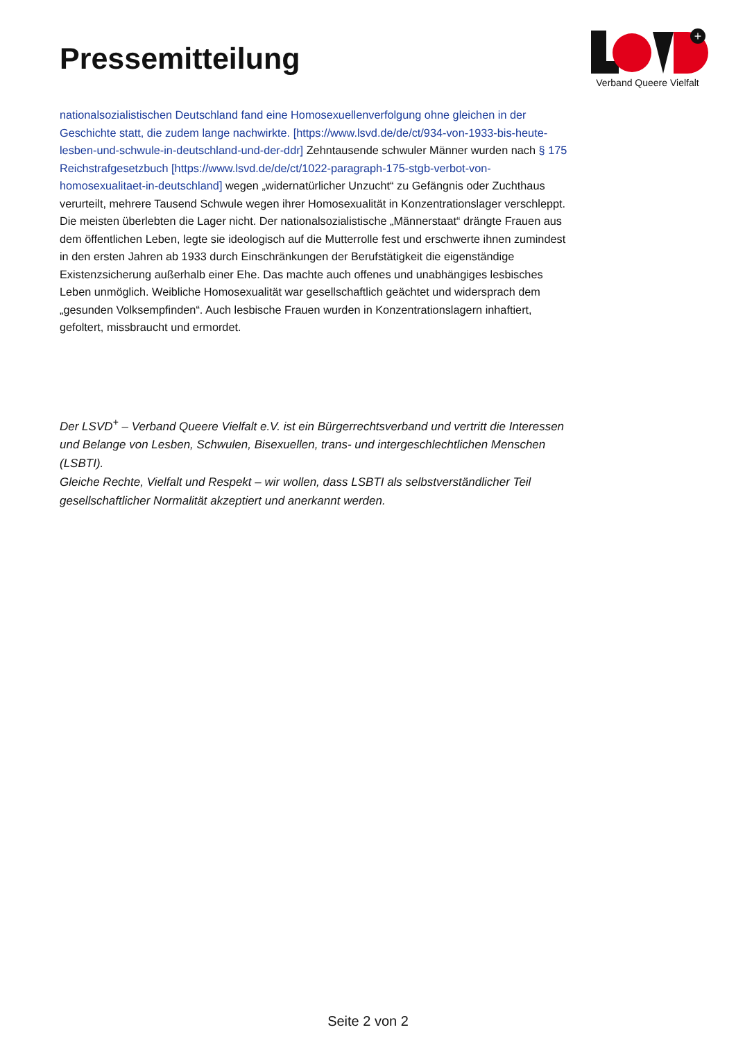Pressemitteilung
+
Verband Queere Vielfalt
nationalsozialistischen Deutschland fand eine Homosexuellenverfolgung ohne gleichen in der Geschichte statt, die zudem lange nachwirkte. [https://www.lsvd.de/de/ct/934-von-1933-bis-heute-lesben-und-schwule-in-deutschland-und-der-ddr] Zehntausende schwuler Männer wurden nach § 175 Reichstrafgesetzbuch [https://www.lsvd.de/de/ct/1022-paragraph-175-stgb-verbot-von-homosexualitaet-in-deutschland] wegen „widernatürlicher Unzucht“ zu Gefängnis oder Zuchthaus verurteilt, mehrere Tausend Schwule wegen ihrer Homosexualität in Konzentrationslager verschleppt. Die meisten überlebten die Lager nicht. Der nationalsozialistische „Männerstaat“ drängte Frauen aus dem öffentlichen Leben, legte sie ideologisch auf die Mutterrolle fest und erschwerte ihnen zumindest in den ersten Jahren ab 1933 durch Einschränkungen der Berufstätigkeit die eigenständige Existenzsicherung außerhalb einer Ehe. Das machte auch offenes und unabhängiges lesbisches Leben unmöglich. Weibliche Homosexualität war gesellschaftlich geächtet und widersprach dem „gesunden Volksempfinden“. Auch lesbische Frauen wurden in Konzentrationslagern inhaftiert, gefoltert, missbraucht und ermordet.
Der LSVD<sup>+</sup> – Verband Queere Vielfalt e.V. ist ein Bürgerrechtsverband und vertritt die Interessen und Belange von Lesben, Schwulen, Bisexuellen, trans- und intergeschlechtlichen Menschen (LSBTI).
Gleiche Rechte, Vielfalt und Respekt – wir wollen, dass LSBTI als selbstverständlicher Teil gesellschaftlicher Normalität akzeptiert und anerkannt werden.
Seite 2 von 2